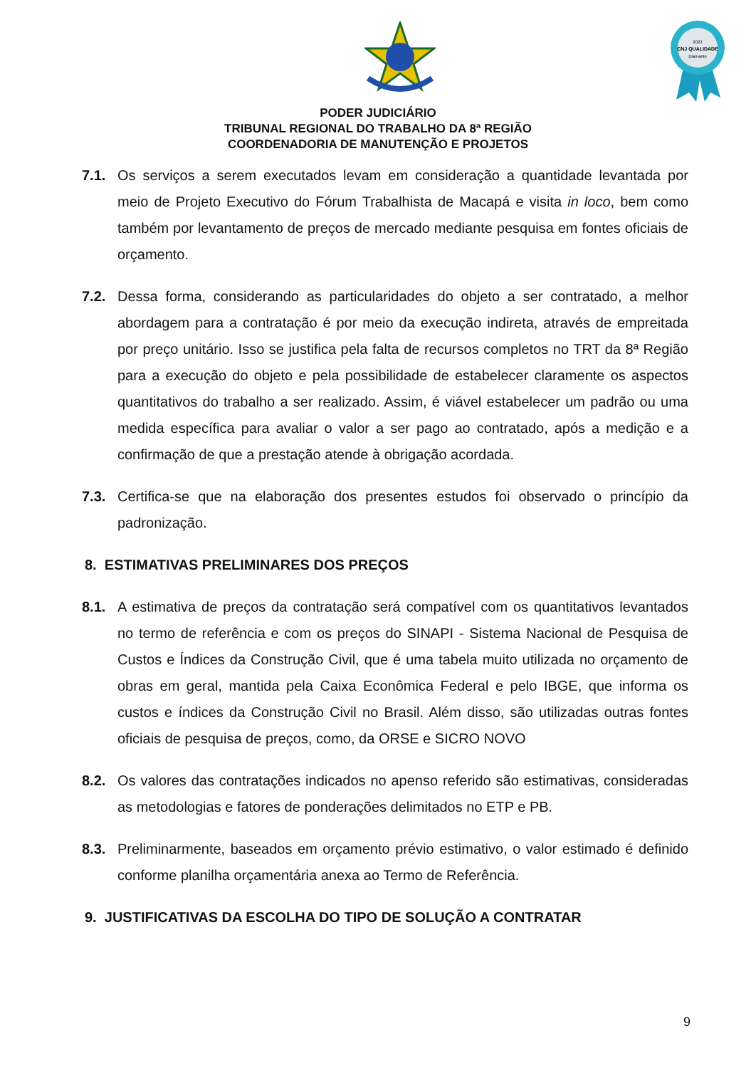2023
CNJ QUALIDADE
Diamante
PODER JUDICIÁRIO
TRIBUNAL REGIONAL DO TRABALHO DA 8ª REGIÃO
COORDENADORIA DE MANUTENÇÃO E PROJETOS
7.1. Os serviços a serem executados levam em consideração a quantidade levantada por meio de Projeto Executivo do Fórum Trabalhista de Macapá e visita in loco, bem como também por levantamento de preços de mercado mediante pesquisa em fontes oficiais de orçamento.
7.2. Dessa forma, considerando as particularidades do objeto a ser contratado, a melhor abordagem para a contratação é por meio da execução indireta, através de empreitada por preço unitário. Isso se justifica pela falta de recursos completos no TRT da 8ª Região para a execução do objeto e pela possibilidade de estabelecer claramente os aspectos quantitativos do trabalho a ser realizado. Assim, é viável estabelecer um padrão ou uma medida específica para avaliar o valor a ser pago ao contratado, após a medição e a confirmação de que a prestação atende à obrigação acordada.
7.3. Certifica-se que na elaboração dos presentes estudos foi observado o princípio da padronização.
8. ESTIMATIVAS PRELIMINARES DOS PREÇOS
8.1. A estimativa de preços da contratação será compatível com os quantitativos levantados no termo de referência e com os preços do SINAPI - Sistema Nacional de Pesquisa de Custos e Índices da Construção Civil, que é uma tabela muito utilizada no orçamento de obras em geral, mantida pela Caixa Econômica Federal e pelo IBGE, que informa os custos e índices da Construção Civil no Brasil. Além disso, são utilizadas outras fontes oficiais de pesquisa de preços, como, da ORSE e SICRO NOVO
8.2. Os valores das contratações indicados no apenso referido são estimativas, consideradas as metodologias e fatores de ponderações delimitados no ETP e PB.
8.3. Preliminarmente, baseados em orçamento prévio estimativo, o valor estimado é definido conforme planilha orçamentária anexa ao Termo de Referência.
9. JUSTIFICATIVAS DA ESCOLHA DO TIPO DE SOLUÇÃO A CONTRATAR
9